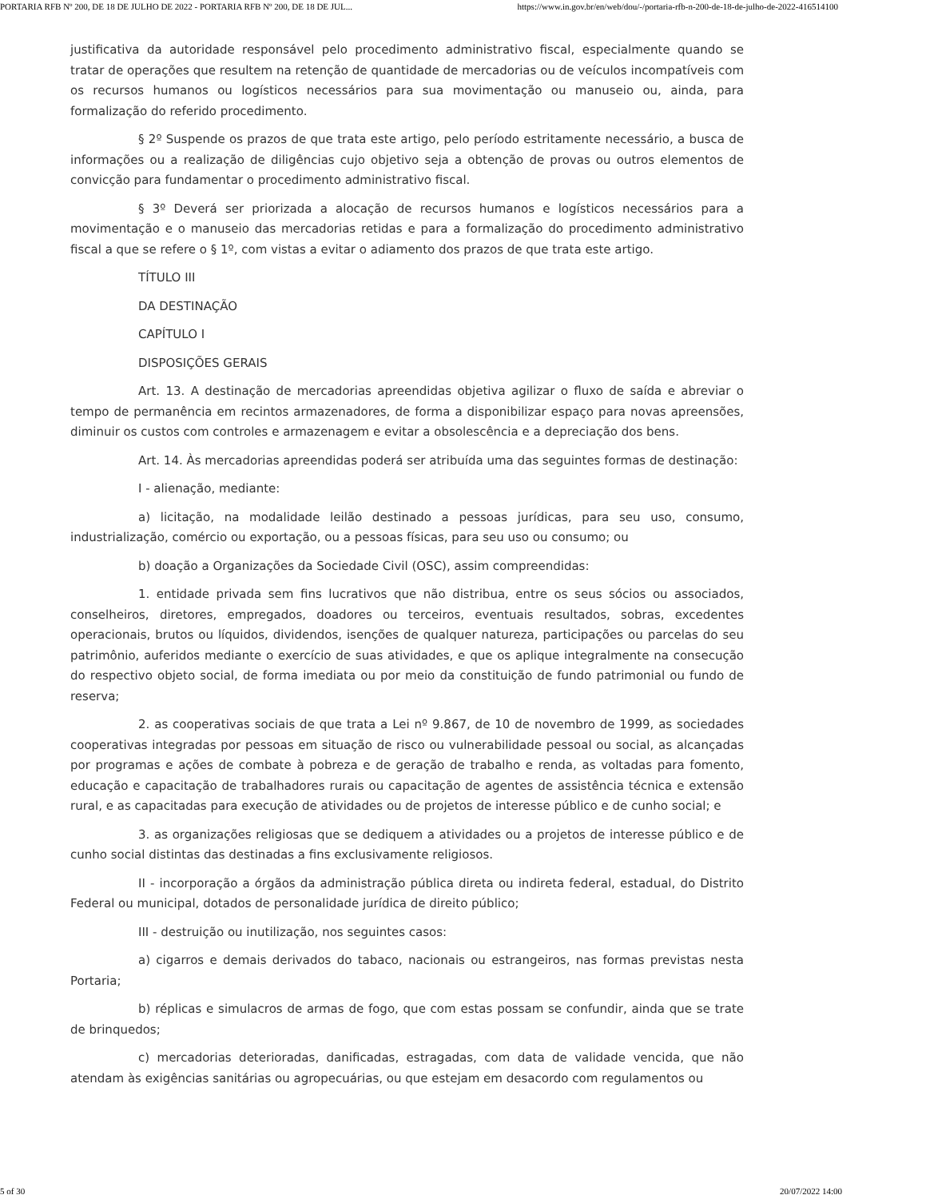PORTARIA RFB Nº 200, DE 18 DE JULHO DE 2022 - PORTARIA RFB Nº 200, DE 18 DE JUL... https://www.in.gov.br/en/web/dou/-/portaria-rfb-n-200-de-18-de-julho-de-2022-416514100
justificativa da autoridade responsável pelo procedimento administrativo fiscal, especialmente quando se tratar de operações que resultem na retenção de quantidade de mercadorias ou de veículos incompatíveis com os recursos humanos ou logísticos necessários para sua movimentação ou manuseio ou, ainda, para formalização do referido procedimento.
§ 2º Suspende os prazos de que trata este artigo, pelo período estritamente necessário, a busca de informações ou a realização de diligências cujo objetivo seja a obtenção de provas ou outros elementos de convicção para fundamentar o procedimento administrativo fiscal.
§ 3º Deverá ser priorizada a alocação de recursos humanos e logísticos necessários para a movimentação e o manuseio das mercadorias retidas e para a formalização do procedimento administrativo fiscal a que se refere o § 1º, com vistas a evitar o adiamento dos prazos de que trata este artigo.
TÍTULO III
DA DESTINAÇÃO
CAPÍTULO I
DISPOSIÇÕES GERAIS
Art. 13. A destinação de mercadorias apreendidas objetiva agilizar o fluxo de saída e abreviar o tempo de permanência em recintos armazenadores, de forma a disponibilizar espaço para novas apreensões, diminuir os custos com controles e armazenagem e evitar a obsolescência e a depreciação dos bens.
Art. 14. Às mercadorias apreendidas poderá ser atribuída uma das seguintes formas de destinação:
I - alienação, mediante:
a) licitação, na modalidade leilão destinado a pessoas jurídicas, para seu uso, consumo, industrialização, comércio ou exportação, ou a pessoas físicas, para seu uso ou consumo; ou
b) doação a Organizações da Sociedade Civil (OSC), assim compreendidas:
1. entidade privada sem fins lucrativos que não distribua, entre os seus sócios ou associados, conselheiros, diretores, empregados, doadores ou terceiros, eventuais resultados, sobras, excedentes operacionais, brutos ou líquidos, dividendos, isenções de qualquer natureza, participações ou parcelas do seu patrimônio, auferidos mediante o exercício de suas atividades, e que os aplique integralmente na consecução do respectivo objeto social, de forma imediata ou por meio da constituição de fundo patrimonial ou fundo de reserva;
2. as cooperativas sociais de que trata a Lei nº 9.867, de 10 de novembro de 1999, as sociedades cooperativas integradas por pessoas em situação de risco ou vulnerabilidade pessoal ou social, as alcançadas por programas e ações de combate à pobreza e de geração de trabalho e renda, as voltadas para fomento, educação e capacitação de trabalhadores rurais ou capacitação de agentes de assistência técnica e extensão rural, e as capacitadas para execução de atividades ou de projetos de interesse público e de cunho social; e
3. as organizações religiosas que se dediquem a atividades ou a projetos de interesse público e de cunho social distintas das destinadas a fins exclusivamente religiosos.
II - incorporação a órgãos da administração pública direta ou indireta federal, estadual, do Distrito Federal ou municipal, dotados de personalidade jurídica de direito público;
III - destruição ou inutilização, nos seguintes casos:
a) cigarros e demais derivados do tabaco, nacionais ou estrangeiros, nas formas previstas nesta Portaria;
b) réplicas e simulacros de armas de fogo, que com estas possam se confundir, ainda que se trate de brinquedos;
c) mercadorias deterioradas, danificadas, estragadas, com data de validade vencida, que não atendam às exigências sanitárias ou agropecuárias, ou que estejam em desacordo com regulamentos ou
5 of 30 20/07/2022 14:00